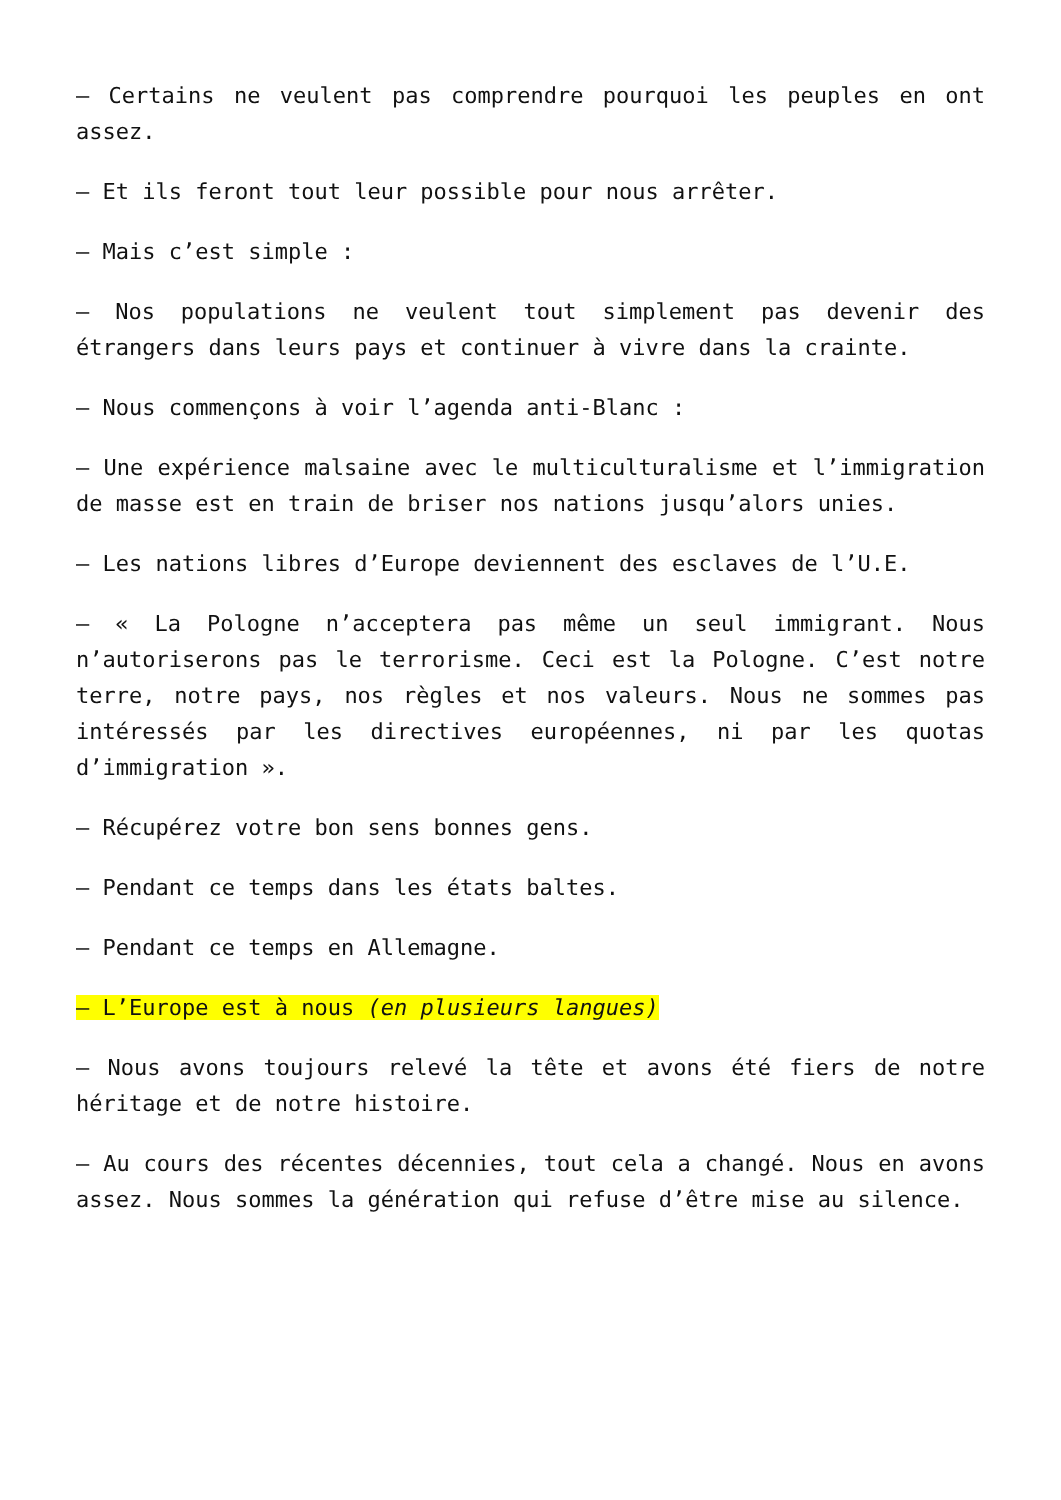– Certains ne veulent pas comprendre pourquoi les peuples en ont assez.
– Et ils feront tout leur possible pour nous arrêter.
– Mais c’est simple :
– Nos populations ne veulent tout simplement pas devenir des étrangers dans leurs pays et continuer à vivre dans la crainte.
– Nous commençons à voir l’agenda anti-Blanc :
– Une expérience malsaine avec le multiculturalisme et l’immigration de masse est en train de briser nos nations jusqu’alors unies.
– Les nations libres d’Europe deviennent des esclaves de l’U.E.
– « La Pologne n’acceptera pas même un seul immigrant. Nous n’autoriserons pas le terrorisme. Ceci est la Pologne. C’est notre terre, notre pays, nos règles et nos valeurs. Nous ne sommes pas intéressés par les directives européennes, ni par les quotas d’immigration ».
– Récupérez votre bon sens bonnes gens.
– Pendant ce temps dans les états baltes.
– Pendant ce temps en Allemagne.
– L’Europe est à nous (en plusieurs langues)
– Nous avons toujours relevé la tête et avons été fiers de notre héritage et de notre histoire.
– Au cours des récentes décennies, tout cela a changé. Nous en avons assez. Nous sommes la génération qui refuse d’être mise au silence.